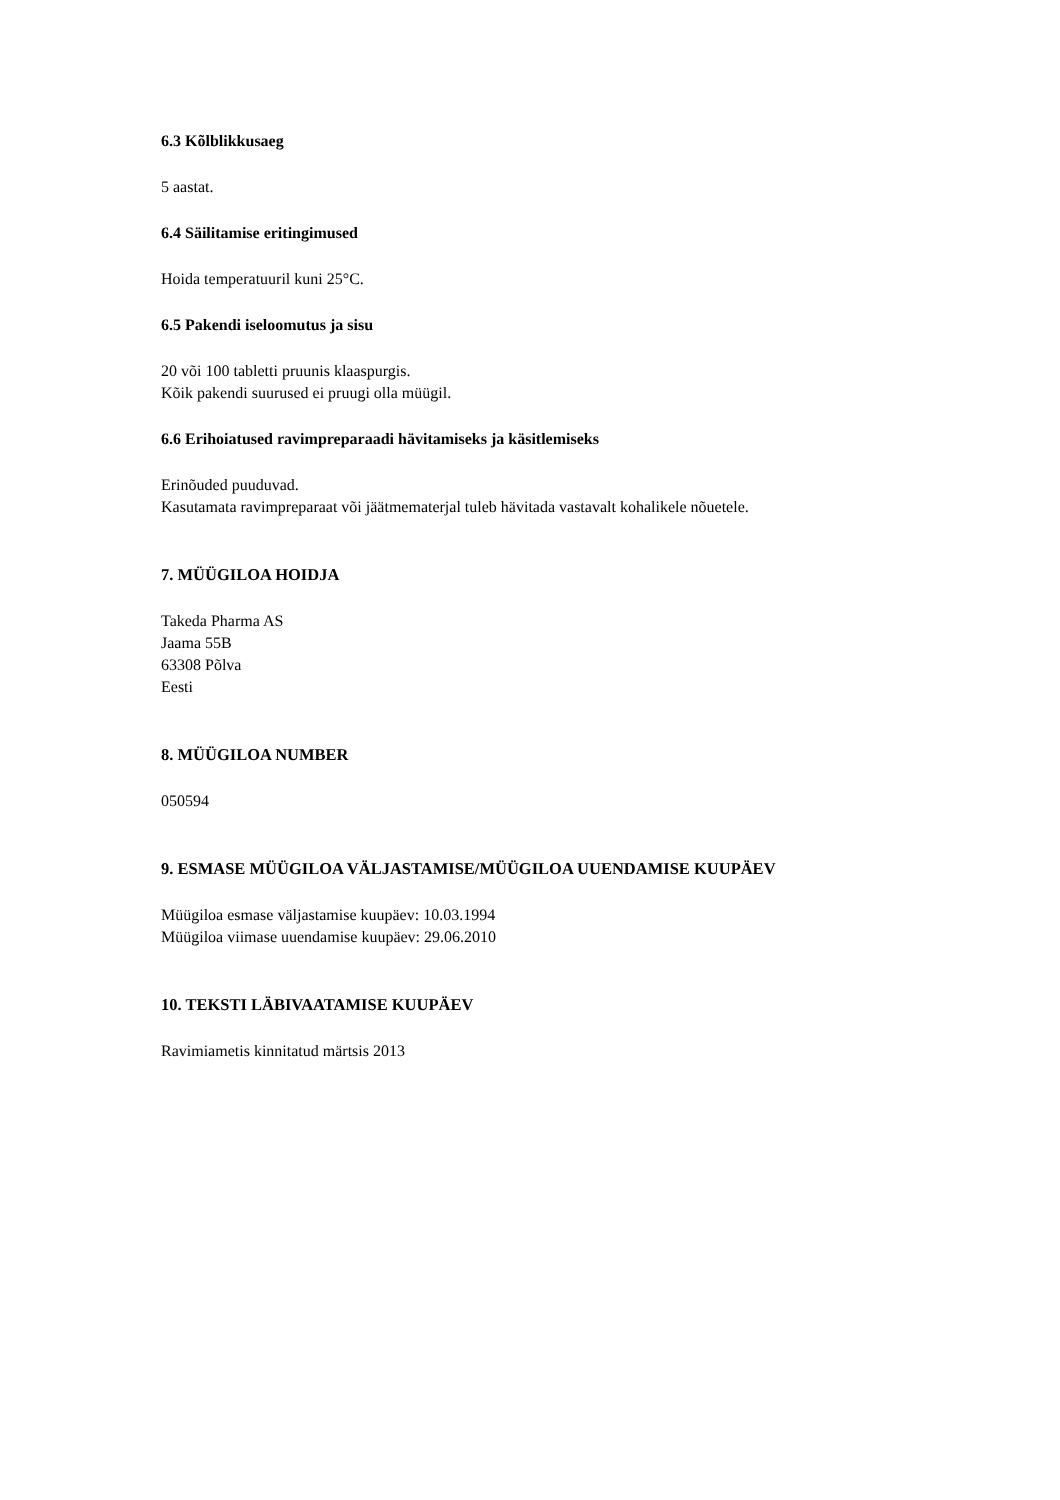6.3 Kõlblikkusaeg
5 aastat.
6.4 Säilitamise eritingimused
Hoida temperatuuril kuni 25°C.
6.5 Pakendi iseloomutus ja sisu
20 või 100 tabletti pruunis klaaspurgis.
Kõik pakendi suurused ei pruugi olla müügil.
6.6 Erihoiatused ravimpreparaadi hävitamiseks ja käsitlemiseks
Erinõuded puuduvad.
Kasutamata ravimpreparaat või jäätmematerjal tuleb hävitada vastavalt kohalikele nõuetele.
7. MÜÜGILOA HOIDJA
Takeda Pharma AS
Jaama 55B
63308 Põlva
Eesti
8. MÜÜGILOA NUMBER
050594
9. ESMASE MÜÜGILOA VÄLJASTAMISE/MÜÜGILOA UUENDAMISE KUUPÄEV
Müügiloa esmase väljastamise kuupäev: 10.03.1994
Müügiloa viimase uuendamise kuupäev: 29.06.2010
10. TEKSTI LÄBIVAATAMISE KUUPÄEV
Ravimiametis kinnitatud märtsis 2013